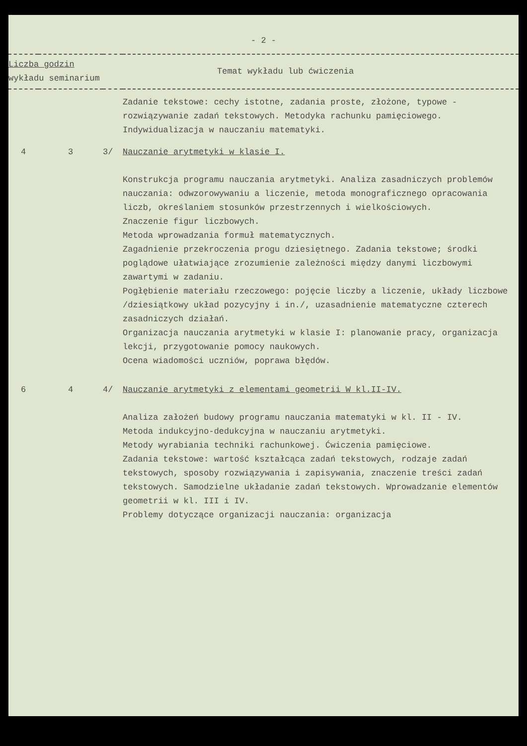- 2 -
| Liczba godzin wykładu seminarium | | Temat wykładu lub ćwiczenia | |
| --- | --- | --- | --- |
| | | | Zadanie tekstowe: cechy istotne, zadania proste, złożone, typowe - rozwiązywanie zadań tekstowych. Metodyka rachunku pamięciowego. Indywidualizacja w nauczaniu matematyki. |
| 4 | 3 | 3/ | Nauczanie arytmetyki w klasie I. Konstrukcja programu nauczania arytmetyki. Analiza zasadniczych problemów nauczania: odwzorowywaniu a liczenie, metoda monograficznego opracowania liczb, określaniem stosunków przestrzennych i wielkościowych. Znaczenie figur liczbowych. Metoda wprowadzania formuł matematycznych. Zagadnienie przekroczenia progu dziesiętnego. Zadania tekstowe; środki poglądowe ułatwiające zrozumienie zależności między danymi liczbowymi zawartymi w zadaniu. Pogłębienie materiału rzeczowego: pojęcie liczby a liczenie, układy liczbowe /dziesiątkowy układ pozycyjny i in./, uzasadnienie matematyczne czterech zasadniczych działań. Organizacja nauczania arytmetyki w klasie I: planowanie pracy, organizacja lekcji, przygotowanie pomocy naukowych. Ocena wiadomości uczniów, poprawa błędów. |
| 6 | 4 | 4/ | Nauczanie arytmetyki z elementami geometrii W kl.II-IV. Analiza założeń budowy programu nauczania matematyki w kl. II - IV. Metoda indukcyjno-dedukcyjna w nauczaniu arytmetyki. Metody wyrabiania techniki rachunkowej. Ćwiczenia pamięciowe. Zadania tekstowe: wartość kształcąca zadań tekstowych, rodzaje zadań tekstowych, sposoby rozwiązywania i zapisywania, znaczenie treści zadań tekstowych. Samodzielne układanie zadań tekstowych. Wprowadzanie elementów geometrii w kl. III i IV. Problemy dotyczące organizacji nauczania: organizacja |